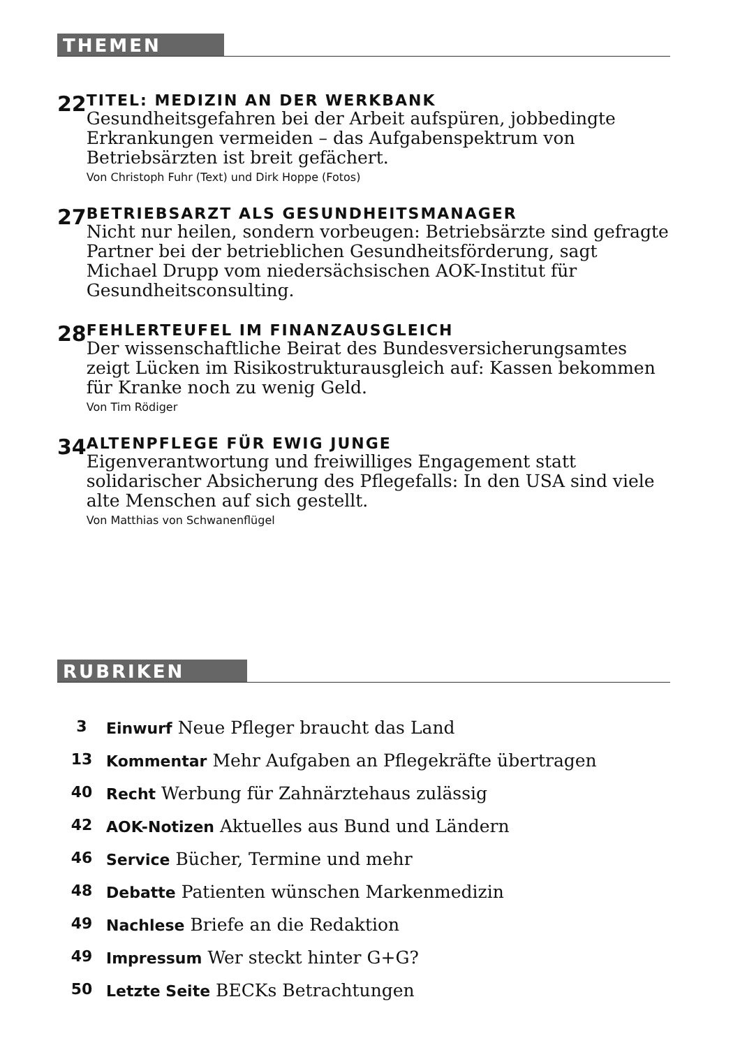THEMEN
22
TITEL: MEDIZIN AN DER WERKBANK
Gesundheitsgefahren bei der Arbeit aufspüren, jobbedingte Erkrankungen vermeiden – das Aufgabenspektrum von Betriebsärzten ist breit gefächert.
Von Christoph Fuhr (Text) und Dirk Hoppe (Fotos)
27
BETRIEBSARZT ALS GESUNDHEITSMANAGER
Nicht nur heilen, sondern vorbeugen: Betriebsärzte sind gefragte Partner bei der betrieblichen Gesundheitsförderung, sagt Michael Drupp vom niedersächsischen AOK-Institut für Gesundheitsconsulting.
28
FEHLERTEUFEL IM FINANZAUSGLEICH
Der wissenschaftliche Beirat des Bundesversicherungsamtes zeigt Lücken im Risikostrukturausgleich auf: Kassen bekommen für Kranke noch zu wenig Geld.
Von Tim Rödiger
34
ALTENPFLEGE FÜR EWIG JUNGE
Eigenverantwortung und freiwilliges Engagement statt solidarischer Absicherung des Pflegefalls: In den USA sind viele alte Menschen auf sich gestellt.
Von Matthias von Schwanenflügel
RUBRIKEN
3 Einwurf Neue Pfleger braucht das Land
13 Kommentar Mehr Aufgaben an Pflegekräfte übertragen
40 Recht Werbung für Zahnärztehaus zulässig
42 AOK-Notizen Aktuelles aus Bund und Ländern
46 Service Bücher, Termine und mehr
48 Debatte Patienten wünschen Markenmedizin
49 Nachlese Briefe an die Redaktion
49 Impressum Wer steckt hinter G+G?
50 Letzte Seite BECKs Betrachtungen